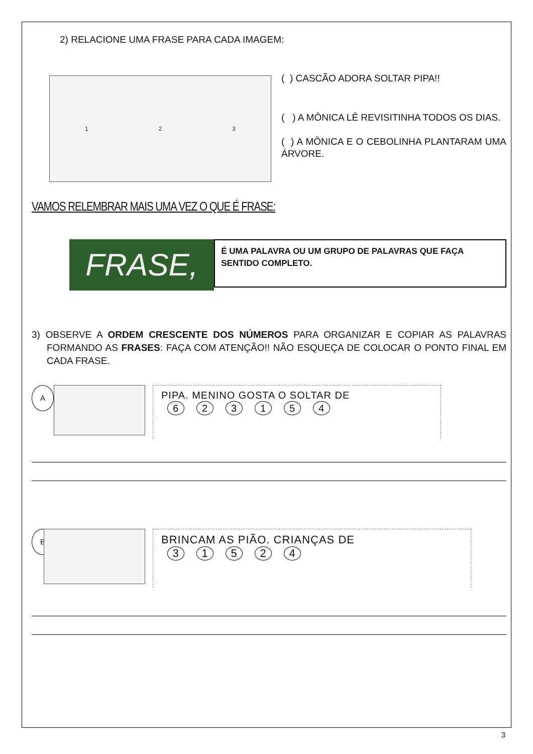2) RELACIONE UMA FRASE PARA CADA IMAGEM:
1 2 3
( ) CASCÃO ADORA SOLTAR PIPA!!
( ) A MÔNICA LÊ REVISITINHA TODOS OS DIAS.
( ) A MÔNICA E O CEBOLINHA PLANTARAM UMA ÁRVORE.
VAMOS RELEMBRAR MAIS UMA VEZ O QUE É FRASE:
FRASE,
É UMA PALAVRA OU UM GRUPO DE PALAVRAS QUE FAÇA SENTIDO COMPLETO.
3) OBSERVE A ORDEM CRESCENTE DOS NÚMEROS PARA ORGANIZAR E COPIAR AS PALAVRAS FORMANDO AS FRASES: FAÇA COM ATENÇÃO!! NÃO ESQUEÇA DE COLOCAR O PONTO FINAL EM CADA FRASE.
A
PIPA. MENINO GOSTA O SOLTAR DE
623154
B
BRINCAM AS PIÃO. CRIANÇAS DE
31524
3